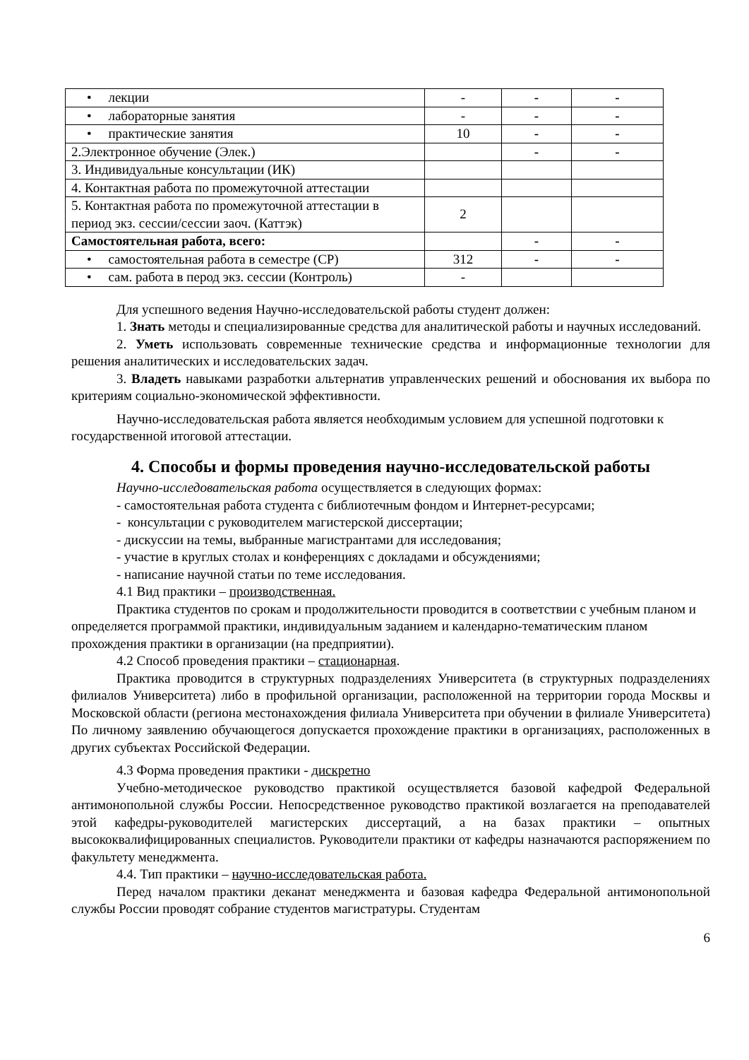| • лекции | - | - | - |
| • лабораторные занятия | - | - | - |
| • практические занятия | 10 | - | - |
| 2.Электронное обучение (Элек.) | | - | - |
| 3. Индивидуальные консультации (ИК) | | | |
| 4. Контактная работа по промежуточной аттестации | | | |
| 5. Контактная работа по промежуточной аттестации в период экз. сессии/сессии заоч. (Каттэк) | 2 | | |
| Самостоятельная работа, всего: | | - | - |
| • самостоятельная работа в семестре (СР) | 312 | - | - |
| • сам. работа в перод экз. сессии (Контроль) | - | | |
Для успешного ведения Научно-исследовательской работы студент должен:
1. Знать методы и специализированные средства для аналитической работы и научных исследований.
2. Уметь использовать современные технические средства и информационные технологии для решения аналитических и исследовательских задач.
3. Владеть навыками разработки альтернатив управленческих решений и обоснования их выбора по критериям социально-экономической эффективности.
Научно-исследовательская работа является необходимым условием для успешной подготовки к государственной итоговой аттестации.
4. Способы и формы проведения научно-исследовательской работы
Научно-исследовательская работа осуществляется в следующих формах:
- самостоятельная работа студента с библиотечным фондом и Интернет-ресурсами;
- консультации с руководителем магистерской диссертации;
- дискуссии на темы, выбранные магистрантами для исследования;
- участие в круглых столах и конференциях с докладами и обсуждениями;
- написание научной статьи по теме исследования.
4.1 Вид практики – производственная.
Практика студентов по срокам и продолжительности проводится в соответствии с учебным планом и определяется программой практики, индивидуальным заданием и календарно-тематическим планом прохождения практики в организации (на предприятии).
4.2 Способ проведения практики – стационарная.
Практика проводится в структурных подразделениях Университета (в структурных подразделениях филиалов Университета) либо в профильной организации, расположенной на территории города Москвы и Московской области (региона местонахождения филиала Университета при обучении в филиале Университета) По личному заявлению обучающегося допускается прохождение практики в организациях, расположенных в других субъектах Российской Федерации.
4.3 Форма проведения практики - дискретно
Учебно-методическое руководство практикой осуществляется базовой кафедрой Федеральной антимонопольной службы России. Непосредственное руководство практикой возлагается на преподавателей этой кафедры-руководителей магистерских диссертаций, а на базах практики – опытных высококвалифицированных специалистов. Руководители практики от кафедры назначаются распоряжением по факультету менеджмента.
4.4. Тип практики – научно-исследовательская работа.
Перед началом практики деканат менеджмента и базовая кафедра Федеральной антимонопольной службы России проводят собрание студентов магистратуры. Студентам
6